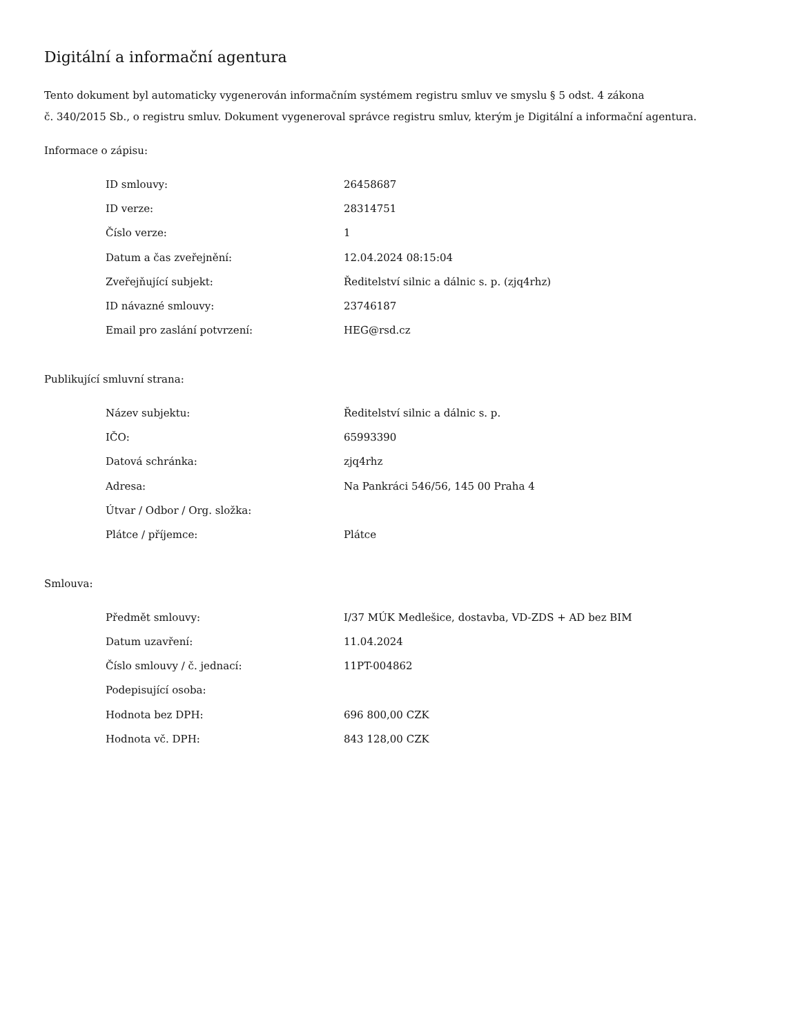Digitální a informační agentura
Tento dokument byl automaticky vygenerován informačním systémem registru smluv ve smyslu § 5 odst. 4 zákona
č. 340/2015 Sb., o registru smluv. Dokument vygeneroval správce registru smluv, kterým je Digitální a informační agentura.
Informace o zápisu:
| ID smlouvy: | 26458687 |
| ID verze: | 28314751 |
| Číslo verze: | 1 |
| Datum a čas zveřejnění: | 12.04.2024 08:15:04 |
| Zveřejňující subjekt: | Ředitelství silnic a dálnic s. p. (zjq4rhz) |
| ID návazné smlouvy: | 23746187 |
| Email pro zaslání potvrzení: | HEG@rsd.cz |
Publikující smluvní strana:
| Název subjektu: | Ředitelství silnic a dálnic s. p. |
| IČO: | 65993390 |
| Datová schránka: | zjq4rhz |
| Adresa: | Na Pankráci 546/56, 145 00 Praha 4 |
| Útvar / Odbor / Org. složka: | |
| Plátce / příjemce: | Plátce |
Smlouva:
| Předmět smlouvy: | I/37 MÚK Medlešice, dostavba, VD-ZDS + AD bez BIM |
| Datum uzavření: | 11.04.2024 |
| Číslo smlouvy / č. jednací: | 11PT-004862 |
| Podepisující osoba: | |
| Hodnota bez DPH: | 696 800,00 CZK |
| Hodnota vč. DPH: | 843 128,00 CZK |